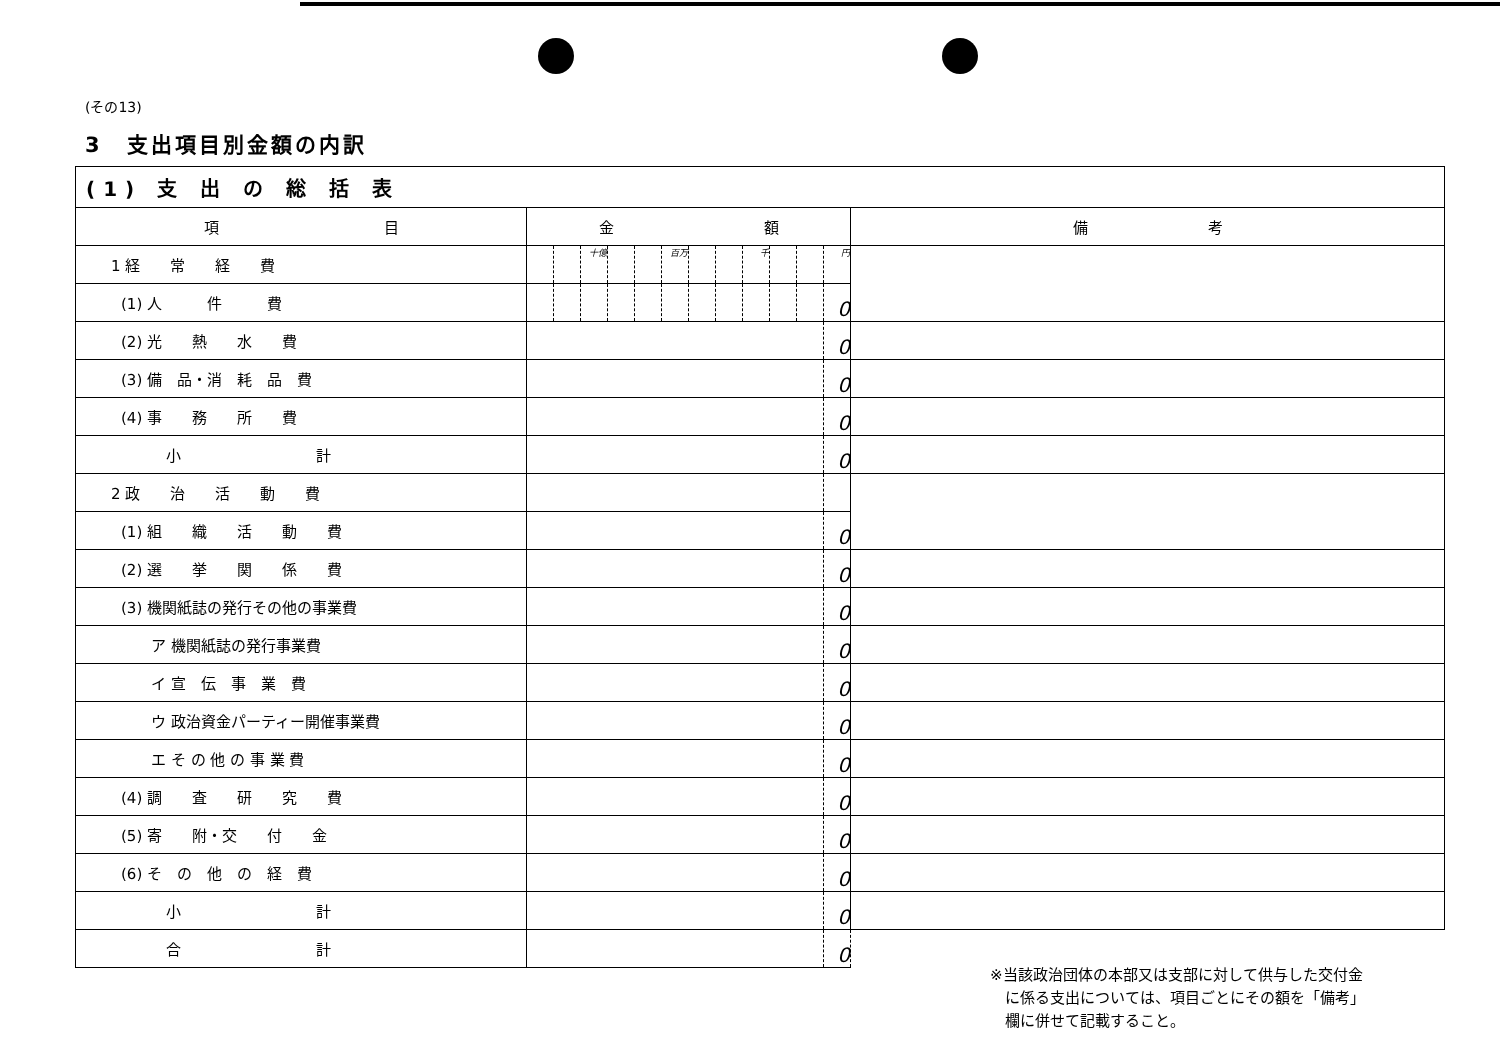(その13)
3　支出項目別金額の内訳
| (1) 支 出 の 総 括 表 | | | | | | | | | | | | | |
| 項 目 | 金 額 | | | | | | | | | | | | 備 考 |
| 1 経 常 経 費 | | | 十億 | | | 百万 | | | 千 | | | 円 | |
| (1) 人 件 費 | | | | | | | | | | | | 0 | |
| (2) 光 熱 水 費 | | | | | | | | | | | | 0 | |
| (3) 備 品・消 耗 品 費 | | | | | | | | | | | | 0 | |
| (4) 事 務 所 費 | | | | | | | | | | | | 0 | |
| 小 計 | | | | | | | | | | | | 0 | |
| 2 政 治 活 動 費 | | | | | | | | | | | | | |
| (1) 組 織 活 動 費 | | | | | | | | | | | | 0 | |
| (2) 選 挙 関 係 費 | | | | | | | | | | | | 0 | |
| (3) 機関紙誌の発行その他の事業費 | | | | | | | | | | | | 0 | |
| ア 機関紙誌の発行事業費 | | | | | | | | | | | | 0 | |
| イ 宣 伝 事 業 費 | | | | | | | | | | | | 0 | |
| ウ 政治資金パーティー開催事業費 | | | | | | | | | | | | 0 | |
| エ そ の 他 の 事 業 費 | | | | | | | | | | | | 0 | |
| (4) 調 査 研 究 費 | | | | | | | | | | | | 0 | |
| (5) 寄 附・交 付 金 | | | | | | | | | | | | 0 | |
| (6) そ の 他 の 経 費 | | | | | | | | | | | | 0 | |
| 小 計 | | | | | | | | | | | | 0 | |
| 合 計 | | | | | | | | | | | | 0 | |
※当該政治団体の本部又は支部に対して供与した交付金
　に係る支出については、項目ごとにその額を「備考」
　欄に併せて記載すること。